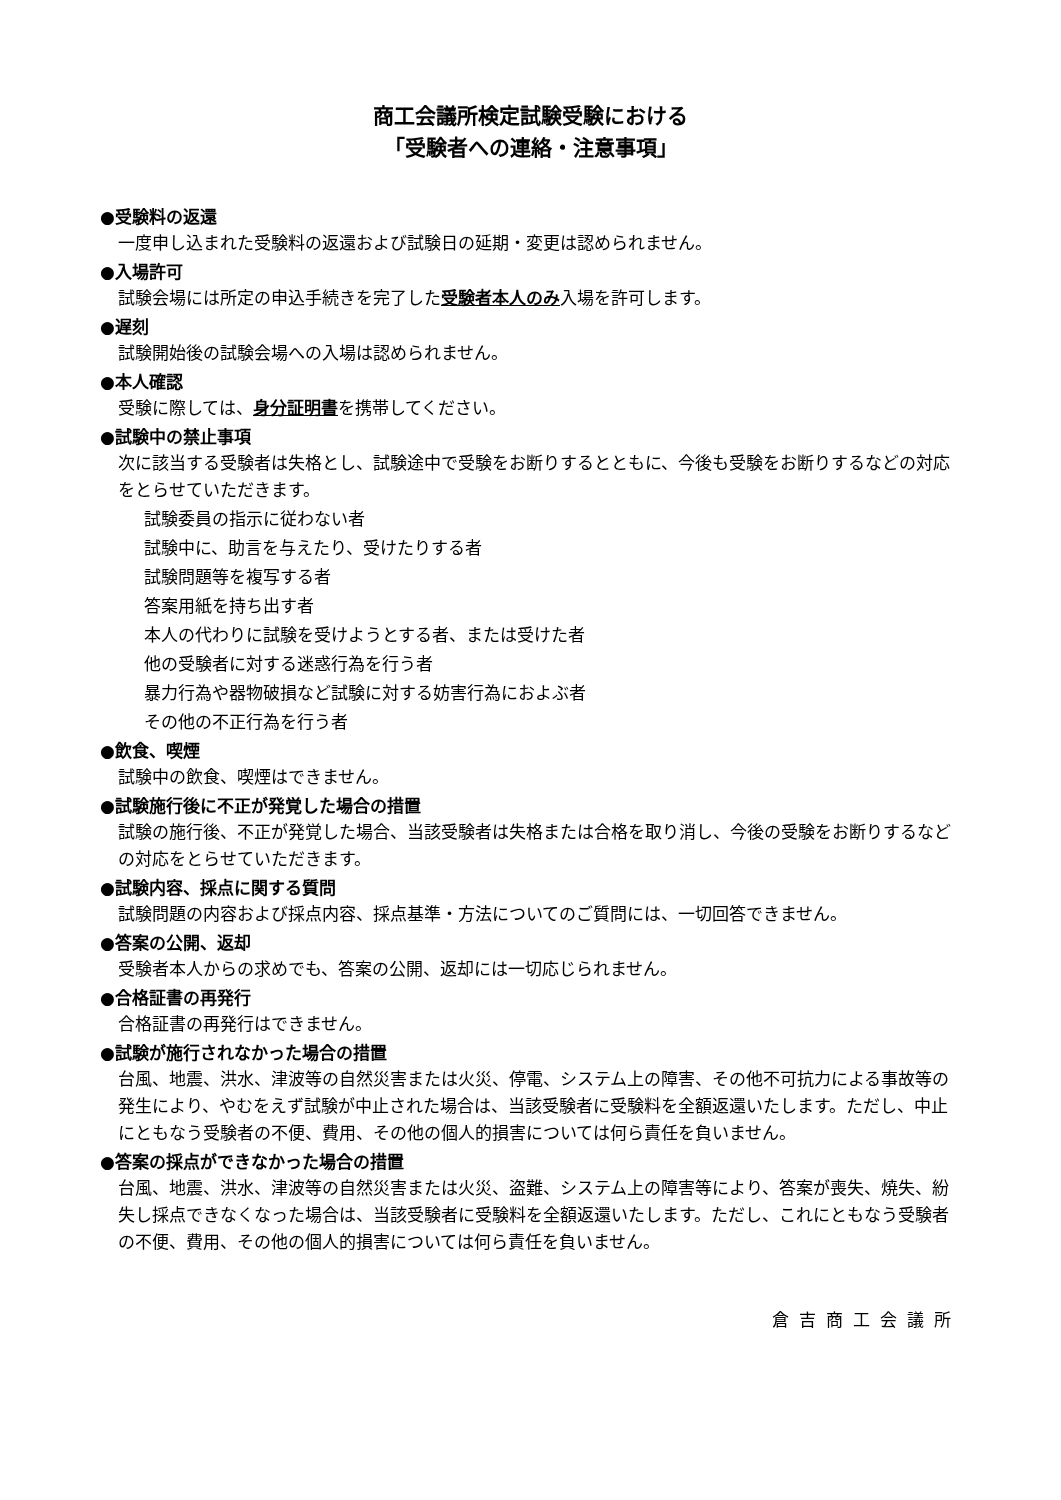商工会議所検定試験受験における
「受験者への連絡・注意事項」
●受験料の返還
一度申し込まれた受験料の返還および試験日の延期・変更は認められません。
●入場許可
試験会場には所定の申込手続きを完了した受験者本人のみ入場を許可します。
●遅刻
試験開始後の試験会場への入場は認められません。
●本人確認
受験に際しては、身分証明書を携帯してください。
●試験中の禁止事項
次に該当する受験者は失格とし、試験途中で受験をお断りするとともに、今後も受験をお断りするなどの対応をとらせていただきます。
試験委員の指示に従わない者
試験中に、助言を与えたり、受けたりする者
試験問題等を複写する者
答案用紙を持ち出す者
本人の代わりに試験を受けようとする者、または受けた者
他の受験者に対する迷惑行為を行う者
暴力行為や器物破損など試験に対する妨害行為におよぶ者
その他の不正行為を行う者
●飲食、喫煙
試験中の飲食、喫煙はできません。
●試験施行後に不正が発覚した場合の措置
試験の施行後、不正が発覚した場合、当該受験者は失格または合格を取り消し、今後の受験をお断りするなどの対応をとらせていただきます。
●試験内容、採点に関する質問
試験問題の内容および採点内容、採点基準・方法についてのご質問には、一切回答できません。
●答案の公開、返却
受験者本人からの求めでも、答案の公開、返却には一切応じられません。
●合格証書の再発行
合格証書の再発行はできません。
●試験が施行されなかった場合の措置
台風、地震、洪水、津波等の自然災害または火災、停電、システム上の障害、その他不可抗力による事故等の発生により、やむをえず試験が中止された場合は、当該受験者に受験料を全額返還いたします。ただし、中止にともなう受験者の不便、費用、その他の個人的損害については何ら責任を負いません。
●答案の採点ができなかった場合の措置
台風、地震、洪水、津波等の自然災害または火災、盗難、システム上の障害等により、答案が喪失、焼失、紛失し採点できなくなった場合は、当該受験者に受験料を全額返還いたします。ただし、これにともなう受験者の不便、費用、その他の個人的損害については何ら責任を負いません。
倉吉商工会議所